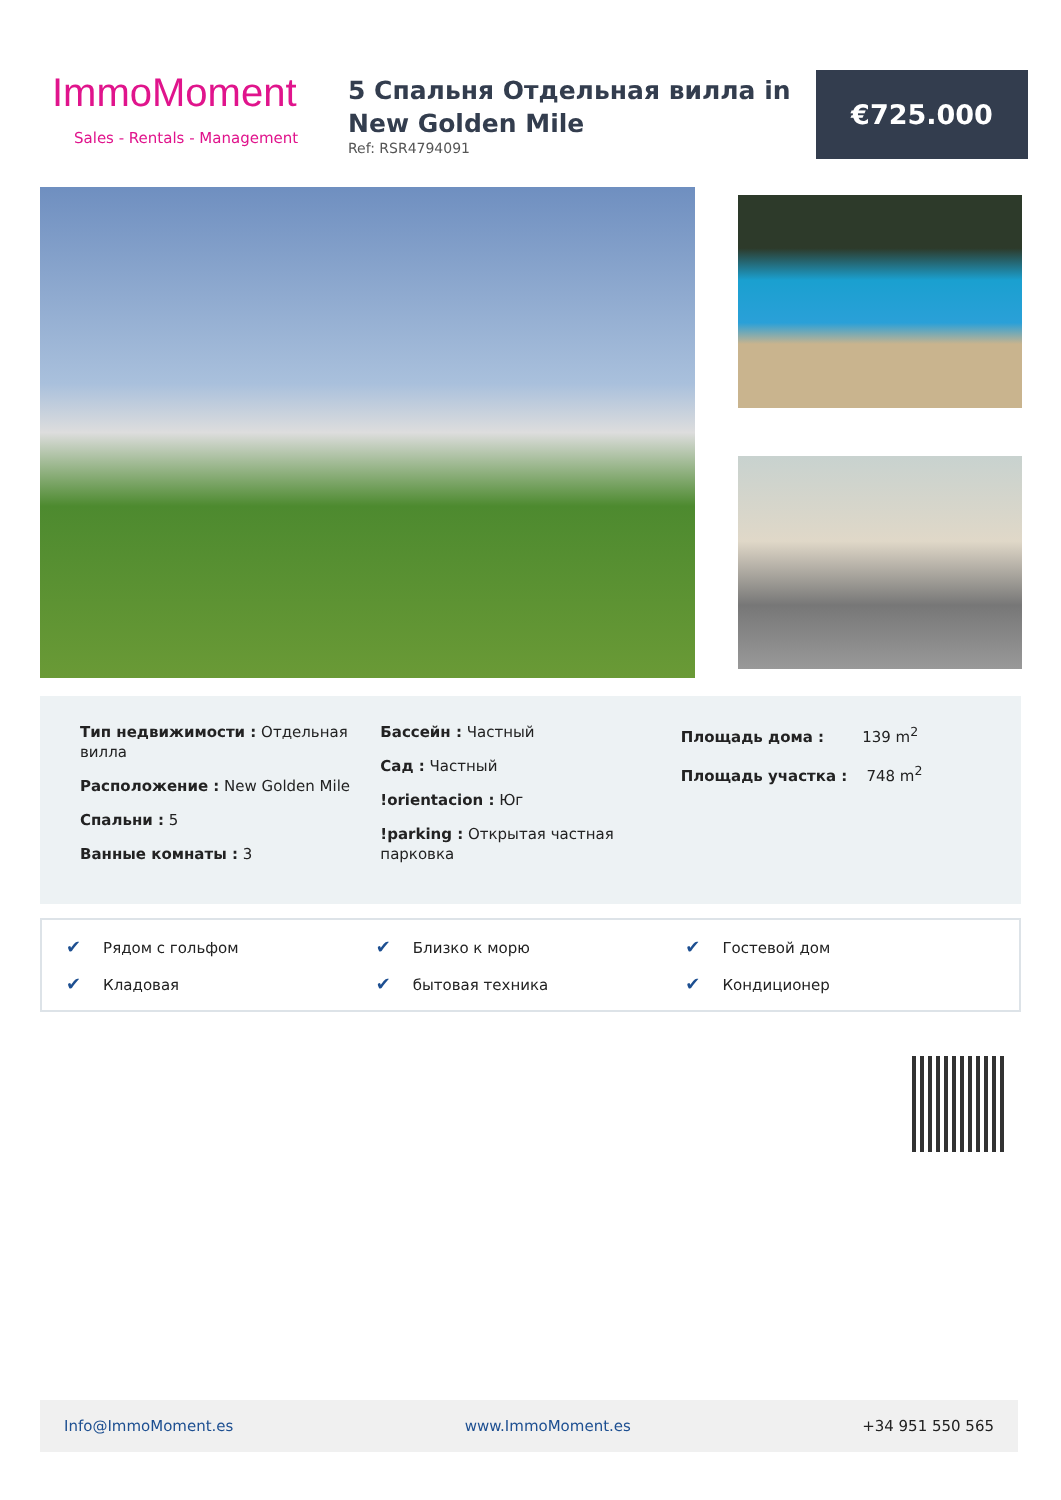ImmoMoment
Sales - Rentals - Management
5 Спальня Отдельная вилла in New Golden Mile
Ref: RSR4794091
€725.000
Тип недвижимости : Отдельная вилла
Расположение : New Golden Mile
Спальни : 5
Ванные комнаты : 3
Бассейн : Частный
Сад : Частный
!orientacion : Юг
!parking : Открытая частная парковка
Площадь дома : 139 m<sup>2</sup>
Площадь участка : 748 m<sup>2</sup>
✔ Рядом с гольфом
✔ Близко к морю
✔ Гостевой дом
✔ Кладовая
✔ бытовая техника
✔ Кондиционер
Info@ImmoMoment.es www.ImmoMoment.es +34 951 550 565